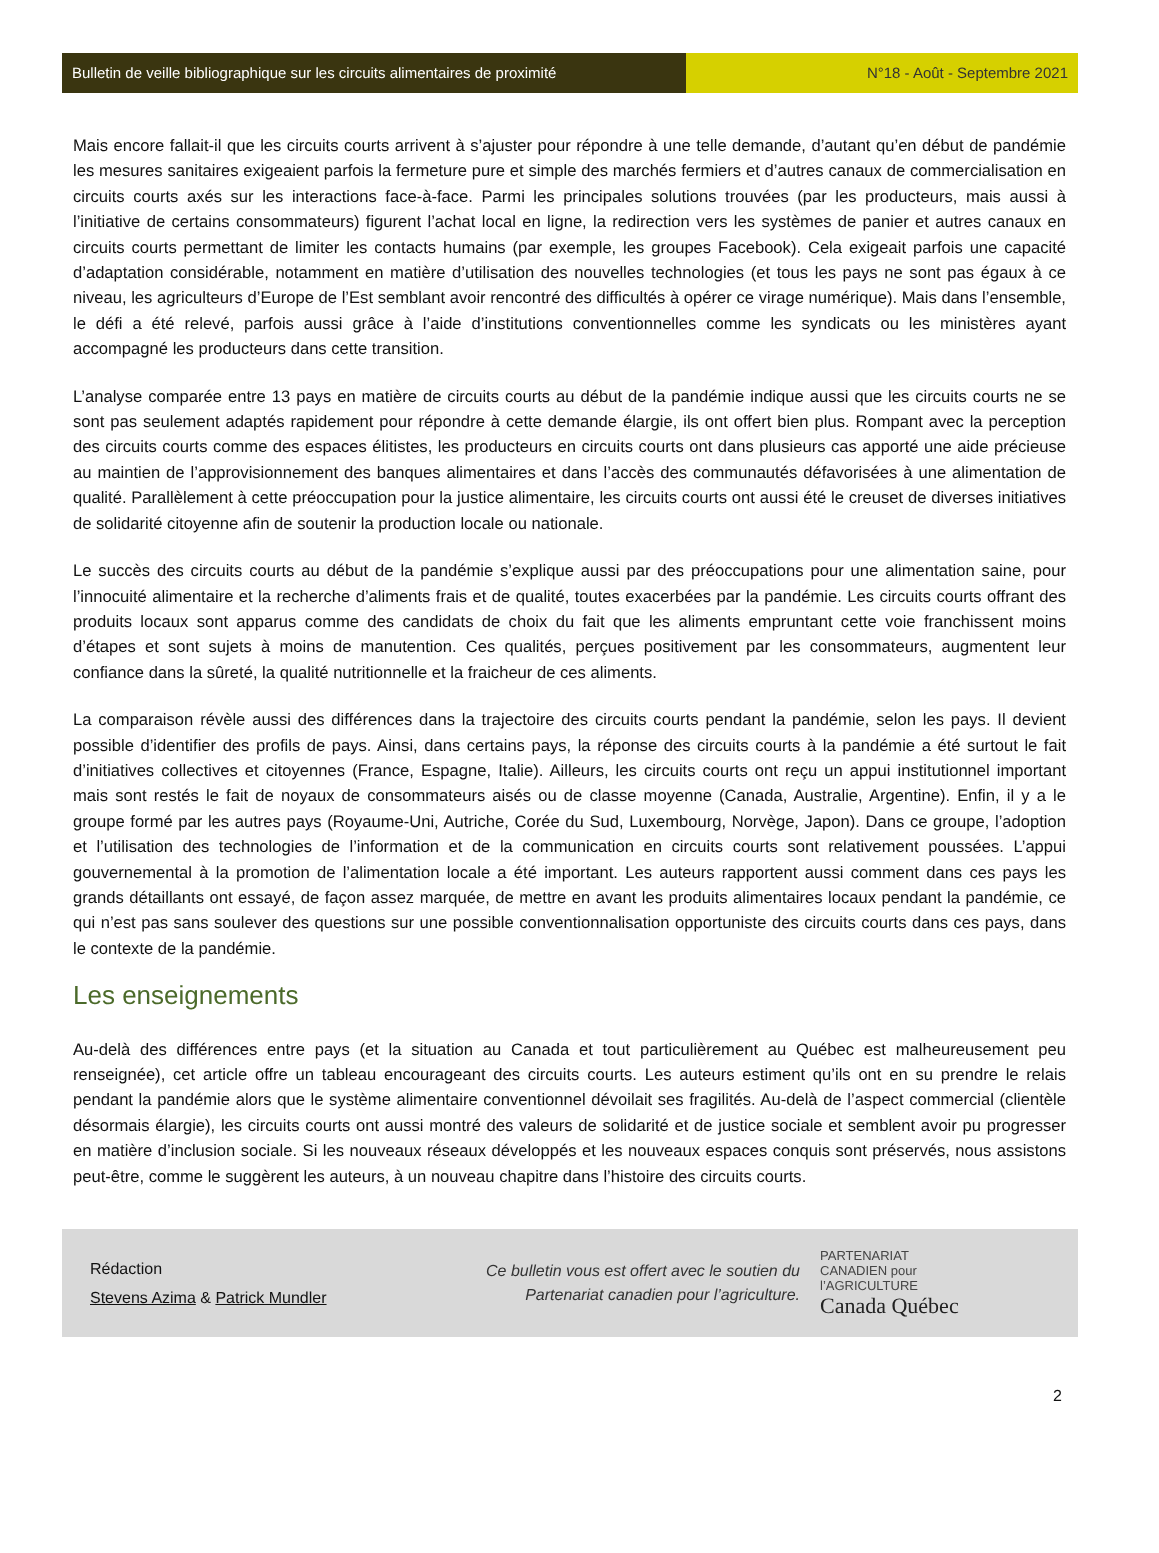Bulletin de veille bibliographique sur les circuits alimentaires de proximité
N°18 - Août - Septembre 2021
Mais encore fallait-il que les circuits courts arrivent à s’ajuster pour répondre à une telle demande, d’autant qu’en début de pandémie les mesures sanitaires exigeaient parfois la fermeture pure et simple des marchés fermiers et d’autres canaux de commercialisation en circuits courts axés sur les interactions face-à-face. Parmi les principales solutions trouvées (par les producteurs, mais aussi à l’initiative de certains consommateurs) figurent l’achat local en ligne, la redirection vers les systèmes de panier et autres canaux en circuits courts permettant de limiter les contacts humains (par exemple, les groupes Facebook). Cela exigeait parfois une capacité d’adaptation considérable, notamment en matière d’utilisation des nouvelles technologies (et tous les pays ne sont pas égaux à ce niveau, les agriculteurs d’Europe de l’Est semblant avoir rencontré des difficultés à opérer ce virage numérique). Mais dans l’ensemble, le défi a été relevé, parfois aussi grâce à l’aide d’institutions conventionnelles comme les syndicats ou les ministères ayant accompagné les producteurs dans cette transition.
L’analyse comparée entre 13 pays en matière de circuits courts au début de la pandémie indique aussi que les circuits courts ne se sont pas seulement adaptés rapidement pour répondre à cette demande élargie, ils ont offert bien plus. Rompant avec la perception des circuits courts comme des espaces élitistes, les producteurs en circuits courts ont dans plusieurs cas apporté une aide précieuse au maintien de l’approvisionnement des banques alimentaires et dans l’accès des communautés défavorisées à une alimentation de qualité. Parallèlement à cette préoccupation pour la justice alimentaire, les circuits courts ont aussi été le creuset de diverses initiatives de solidarité citoyenne afin de soutenir la production locale ou nationale.
Le succès des circuits courts au début de la pandémie s’explique aussi par des préoccupations pour une alimentation saine, pour l’innocuité alimentaire et la recherche d’aliments frais et de qualité, toutes exacerbées par la pandémie. Les circuits courts offrant des produits locaux sont apparus comme des candidats de choix du fait que les aliments empruntant cette voie franchissent moins d’étapes et sont sujets à moins de manutention. Ces qualités, perçues positivement par les consommateurs, augmentent leur confiance dans la sûreté, la qualité nutritionnelle et la fraicheur de ces aliments.
La comparaison révèle aussi des différences dans la trajectoire des circuits courts pendant la pandémie, selon les pays. Il devient possible d’identifier des profils de pays. Ainsi, dans certains pays, la réponse des circuits courts à la pandémie a été surtout le fait d’initiatives collectives et citoyennes (France, Espagne, Italie). Ailleurs, les circuits courts ont reçu un appui institutionnel important mais sont restés le fait de noyaux de consommateurs aisés ou de classe moyenne (Canada, Australie, Argentine). Enfin, il y a le groupe formé par les autres pays (Royaume-Uni, Autriche, Corée du Sud, Luxembourg, Norvège, Japon). Dans ce groupe, l’adoption et l’utilisation des technologies de l’information et de la communication en circuits courts sont relativement poussées. L’appui gouvernemental à la promotion de l’alimentation locale a été important. Les auteurs rapportent aussi comment dans ces pays les grands détaillants ont essayé, de façon assez marquée, de mettre en avant les produits alimentaires locaux pendant la pandémie, ce qui n’est pas sans soulever des questions sur une possible conventionnalisation opportuniste des circuits courts dans ces pays, dans le contexte de la pandémie.
Les enseignements
Au-delà des différences entre pays (et la situation au Canada et tout particulièrement au Québec est malheureusement peu renseignée), cet article offre un tableau encourageant des circuits courts. Les auteurs estiment qu’ils ont en su prendre le relais pendant la pandémie alors que le système alimentaire conventionnel dévoilait ses fragilités. Au-delà de l’aspect commercial (clientèle désormais élargie), les circuits courts ont aussi montré des valeurs de solidarité et de justice sociale et semblent avoir pu progresser en matière d’inclusion sociale. Si les nouveaux réseaux développés et les nouveaux espaces conquis sont préservés, nous assistons peut-être, comme le suggèrent les auteurs, à un nouveau chapitre dans l’histoire des circuits courts.
Rédaction
Stevens Azima & Patrick Mundler
Ce bulletin vous est offert avec le soutien du
Partenariat canadien pour l’agriculture.
PARTENARIAT
CANADIEN pour
l’AGRICULTURE
Canada Québec
2